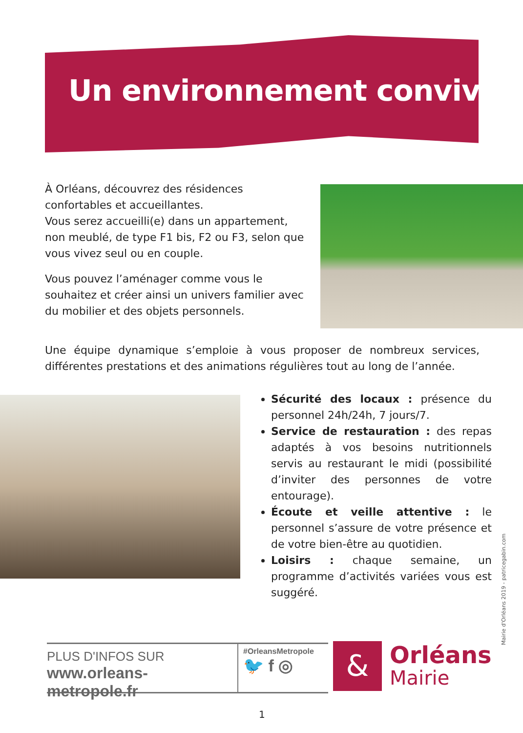Un environnement convivial
À Orléans, découvrez des résidences confortables et accueillantes.
Vous serez accueilli(e) dans un appartement, non meublé, de type F1 bis, F2 ou F3, selon que vous vivez seul ou en couple.
Vous pouvez l’aménager comme vous le souhaitez et créer ainsi un univers familier avec du mobilier et des objets personnels.
Une équipe dynamique s’emploie à vous proposer de nombreux services, différentes prestations et des animations régulières tout au long de l’année.
Sécurité des locaux : présence du personnel 24h/24h, 7 jours/7.
Service de restauration : des repas adaptés à vos besoins nutritionnels servis au restaurant le midi (possibilité d’inviter des personnes de votre entourage).
Écoute et veille attentive : le personnel s’assure de votre présence et de votre bien-être au quotidien.
Loisirs : chaque semaine, un programme d’activités variées vous est suggéré.
PLUS D'INFOS SUR
www.orleans-metropole.fr
#OrleansMetropole
🐦 f ◎
&
Orléans
Mairie
Mairie d'Orléans 2019 - patricegabin.com
1